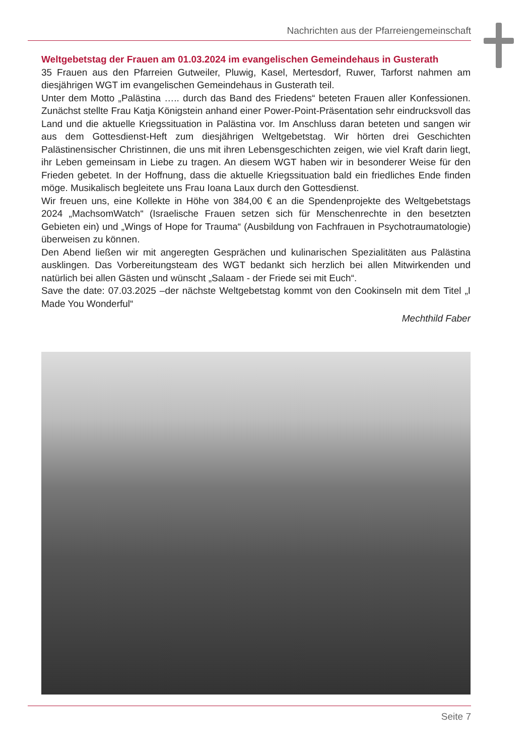Nachrichten aus der Pfarreiengemeinschaft
Weltgebetstag der Frauen am 01.03.2024 im evangelischen Gemeindehaus in Gusterath
35 Frauen aus den Pfarreien Gutweiler, Pluwig, Kasel, Mertesdorf, Ruwer, Tarforst nahmen am diesjährigen WGT im evangelischen Gemeindehaus in Gusterath teil.
Unter dem Motto „Palästina ….. durch das Band des Friedens“ beteten Frauen aller Konfessionen. Zunächst stellte Frau Katja Königstein anhand einer Power-Point-Präsentation sehr eindrucksvoll das Land und die aktuelle Kriegssituation in Palästina vor. Im Anschluss daran beteten und sangen wir aus dem Gottesdienst-Heft zum diesjährigen Weltgebetstag. Wir hörten drei Geschichten Palästinensischer Christinnen, die uns mit ihren Lebensgeschichten zeigen, wie viel Kraft darin liegt, ihr Leben gemeinsam in Liebe zu tragen. An diesem WGT haben wir in besonderer Weise für den Frieden gebetet. In der Hoffnung, dass die aktuelle Kriegssituation bald ein friedliches Ende finden möge. Musikalisch begleitete uns Frau Ioana Laux durch den Gottesdienst.
Wir freuen uns, eine Kollekte in Höhe von 384,00 € an die Spendenprojekte des Weltgebetstags 2024 „MachsomWatch“ (Israelische Frauen setzen sich für Menschenrechte in den besetzten Gebieten ein) und „Wings of Hope for Trauma“ (Ausbildung von Fachfrauen in Psychotraumatologie) überweisen zu können.
Den Abend ließen wir mit angeregten Gesprächen und kulinarischen Spezialitäten aus Palästina ausklingen. Das Vorbereitungsteam des WGT bedankt sich herzlich bei allen Mitwirkenden und natürlich bei allen Gästen und wünscht „Salaam - der Friede sei mit Euch“.
Save the date: 07.03.2025 –der nächste Weltgebetstag kommt von den Cookinseln mit dem Titel „I Made You Wonderful“
Mechthild Faber
Seite 7